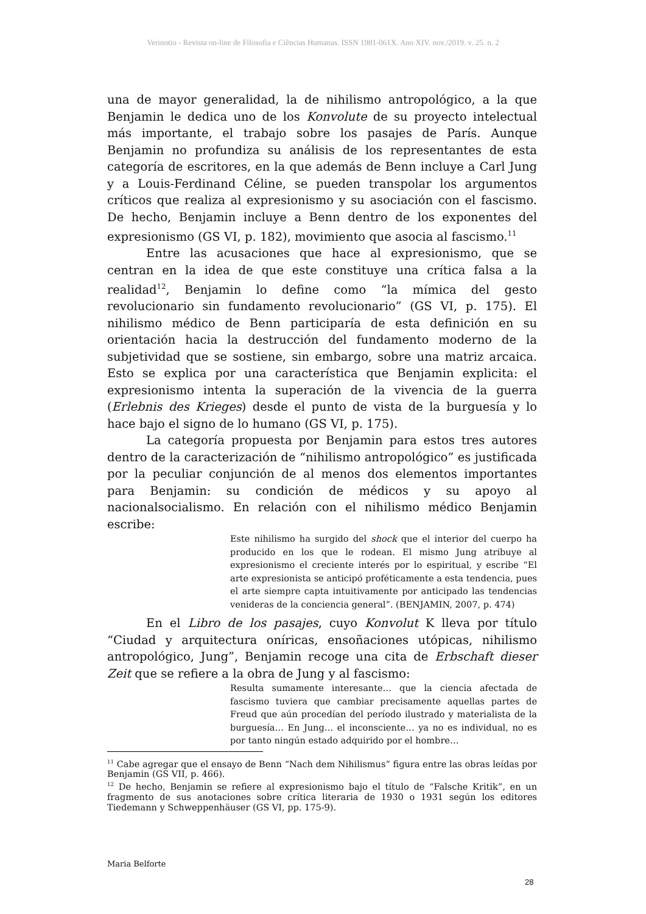Verinotio - Revista on-line de Filosofia e Ciências Humanas. ISSN 1981-061X. Ano XIV. nov./2019. v. 25. n. 2
una de mayor generalidad, la de nihilismo antropológico, a la que Benjamin le dedica uno de los Konvolute de su proyecto intelectual más importante, el trabajo sobre los pasajes de París. Aunque Benjamin no profundiza su análisis de los representantes de esta categoría de escritores, en la que además de Benn incluye a Carl Jung y a Louis-Ferdinand Céline, se pueden transpolar los argumentos críticos que realiza al expresionismo y su asociación con el fascismo. De hecho, Benjamin incluye a Benn dentro de los exponentes del expresionismo (GS VI, p. 182), movimiento que asocia al fascismo.<sup>11</sup>
Entre las acusaciones que hace al expresionismo, que se centran en la idea de que este constituye una crítica falsa a la realidad<sup>12</sup>, Benjamin lo define como “la mímica del gesto revolucionario sin fundamento revolucionario” (GS VI, p. 175). El nihilismo médico de Benn participaría de esta definición en su orientación hacia la destrucción del fundamento moderno de la subjetividad que se sostiene, sin embargo, sobre una matriz arcaica. Esto se explica por una característica que Benjamin explicita: el expresionismo intenta la superación de la vivencia de la guerra (Erlebnis des Krieges) desde el punto de vista de la burguesía y lo hace bajo el signo de lo humano (GS VI, p. 175).
La categoría propuesta por Benjamin para estos tres autores dentro de la caracterización de “nihilismo antropológico” es justificada por la peculiar conjunción de al menos dos elementos importantes para Benjamin: su condición de médicos y su apoyo al nacionalsocialismo. En relación con el nihilismo médico Benjamin escribe:
Este nihilismo ha surgido del shock que el interior del cuerpo ha producido en los que le rodean. El mismo Jung atribuye al expresionismo el creciente interés por lo espiritual, y escribe “El arte expresionista se anticipó proféticamente a esta tendencia, pues el arte siempre capta intuitivamente por anticipado las tendencias venideras de la conciencia general”. (BENJAMIN, 2007, p. 474)
En el Libro de los pasajes, cuyo Konvolut K lleva por título “Ciudad y arquitectura oníricas, ensoñaciones utópicas, nihilismo antropológico, Jung”, Benjamin recoge una cita de Erbschaft dieser Zeit que se refiere a la obra de Jung y al fascismo:
Resulta sumamente interesante… que la ciencia afectada de fascismo tuviera que cambiar precisamente aquellas partes de Freud que aún procedían del período ilustrado y materialista de la burguesía… En Jung… el inconsciente… ya no es individual, no es por tanto ningún estado adquirido por el hombre…
<sup>11</sup> Cabe agregar que el ensayo de Benn “Nach dem Nihilismus” figura entre las obras leídas por Benjamin (GS VII, p. 466).
<sup>12</sup> De hecho, Benjamin se refiere al expresionismo bajo el título de “Falsche Kritik”, en un fragmento de sus anotaciones sobre crítica literaria de 1930 o 1931 según los editores Tiedemann y Schweppenhäuser (GS VI, pp. 175-9).
Maria Belforte
28